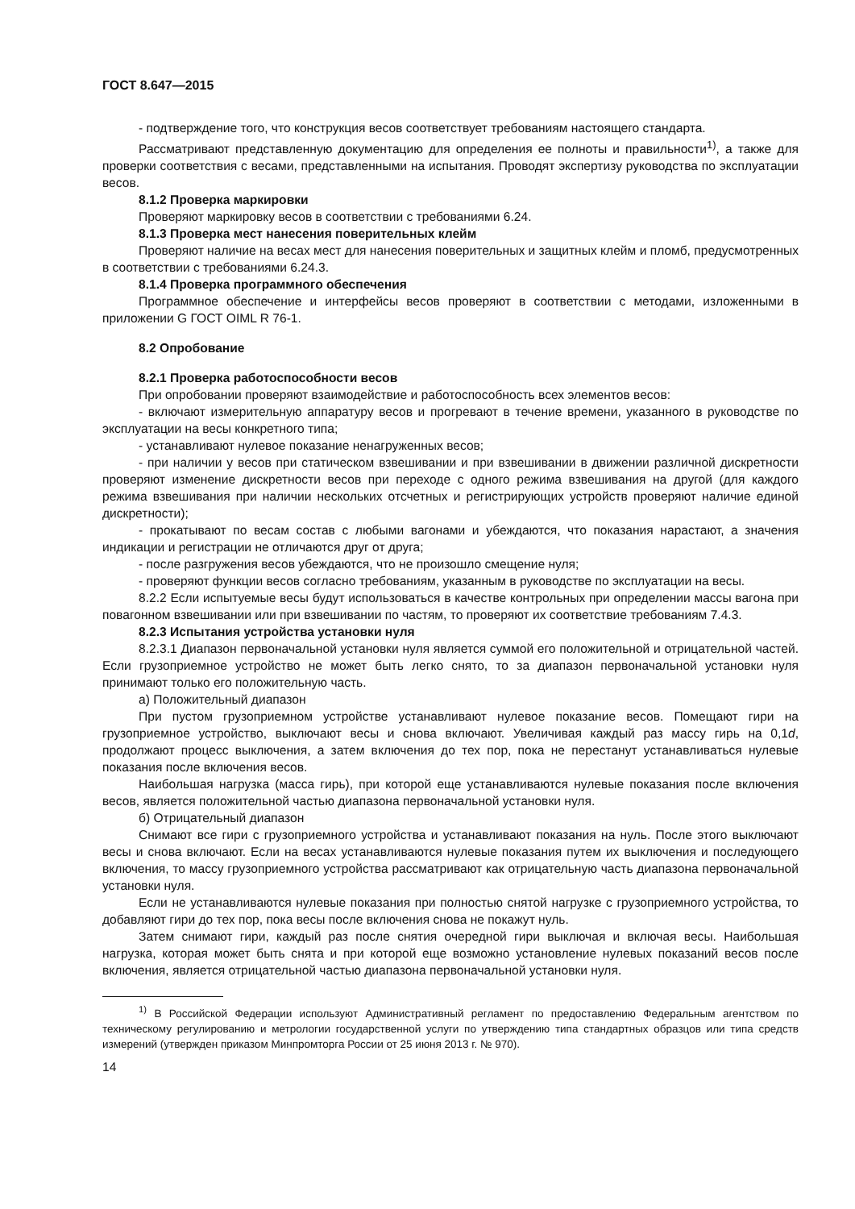ГОСТ 8.647—2015
- подтверждение того, что конструкция весов соответствует требованиям настоящего стандарта.
Рассматривают представленную документацию для определения ее полноты и правильности<sup>1)</sup>, а также для проверки соответствия с весами, представленными на испытания. Проводят экспертизу руководства по эксплуатации весов.
8.1.2 Проверка маркировки
Проверяют маркировку весов в соответствии с требованиями 6.24.
8.1.3 Проверка мест нанесения поверительных клейм
Проверяют наличие на весах мест для нанесения поверительных и защитных клейм и пломб, предусмотренных в соответствии с требованиями 6.24.3.
8.1.4 Проверка программного обеспечения
Программное обеспечение и интерфейсы весов проверяют в соответствии с методами, изложенными в приложении G ГОСТ OIML R 76-1.
8.2 Опробование
8.2.1 Проверка работоспособности весов
При опробовании проверяют взаимодействие и работоспособность всех элементов весов:
- включают измерительную аппаратуру весов и прогревают в течение времени, указанного в руководстве по эксплуатации на весы конкретного типа;
- устанавливают нулевое показание ненагруженных весов;
- при наличии у весов при статическом взвешивании и при взвешивании в движении различной дискретности проверяют изменение дискретности весов при переходе с одного режима взвешивания на другой (для каждого режима взвешивания при наличии нескольких отсчетных и регистрирующих устройств проверяют наличие единой дискретности);
- прокатывают по весам состав с любыми вагонами и убеждаются, что показания нарастают, а значения индикации и регистрации не отличаются друг от друга;
- после разгружения весов убеждаются, что не произошло смещение нуля;
- проверяют функции весов согласно требованиям, указанным в руководстве по эксплуатации на весы.
8.2.2 Если испытуемые весы будут использоваться в качестве контрольных при определении массы вагона при повагонном взвешивании или при взвешивании по частям, то проверяют их соответствие требованиям 7.4.3.
8.2.3 Испытания устройства установки нуля
8.2.3.1 Диапазон первоначальной установки нуля является суммой его положительной и отрицательной частей. Если грузоприемное устройство не может быть легко снято, то за диапазон первоначальной установки нуля принимают только его положительную часть.
а) Положительный диапазон
При пустом грузоприемном устройстве устанавливают нулевое показание весов. Помещают гири на грузоприемное устройство, выключают весы и снова включают. Увеличивая каждый раз массу гирь на 0,1d, продолжают процесс выключения, а затем включения до тех пор, пока не перестанут устанавливаться нулевые показания после включения весов.
Наибольшая нагрузка (масса гирь), при которой еще устанавливаются нулевые показания после включения весов, является положительной частью диапазона первоначальной установки нуля.
б) Отрицательный диапазон
Снимают все гири с грузоприемного устройства и устанавливают показания на нуль. После этого выключают весы и снова включают. Если на весах устанавливаются нулевые показания путем их выключения и последующего включения, то массу грузоприемного устройства рассматривают как отрицательную часть диапазона первоначальной установки нуля.
Если не устанавливаются нулевые показания при полностью снятой нагрузке с грузоприемного устройства, то добавляют гири до тех пор, пока весы после включения снова не покажут нуль.
Затем снимают гири, каждый раз после снятия очередной гири выключая и включая весы. Наибольшая нагрузка, которая может быть снята и при которой еще возможно установление нулевых показаний весов после включения, является отрицательной частью диапазона первоначальной установки нуля.
<sup>1)</sup> В Российской Федерации используют Административный регламент по предоставлению Федеральным агентством по техническому регулированию и метрологии государственной услуги по утверждению типа стандартных образцов или типа средств измерений (утвержден приказом Минпромторга России от 25 июня 2013 г. № 970).
14